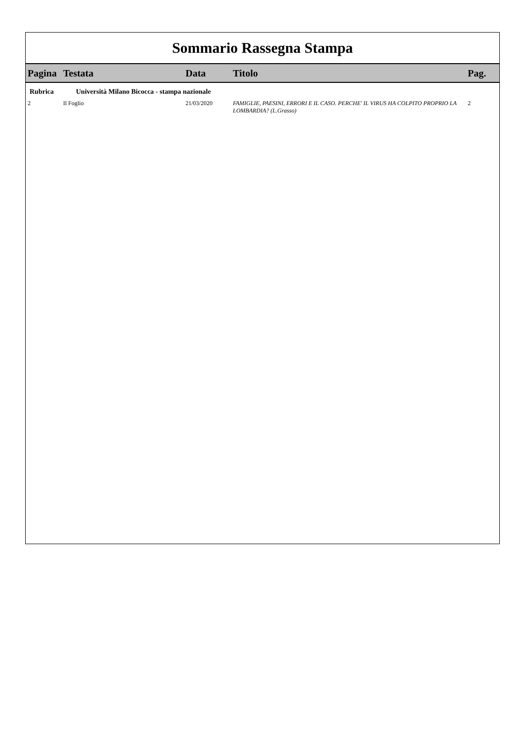Sommario Rassegna Stampa
| Pagina | Testata | Data | Titolo | Pag. |
| --- | --- | --- | --- | --- |
| Rubrica | Università Milano Bicocca - stampa nazionale | | | |
| 2 | Il Foglio | 21/03/2020 | FAMIGLIE, PAESINI, ERRORI E IL CASO. PERCHE' IL VIRUS HA COLPITO PROPRIO LA LOMBARDIA? (L.Grasso) | 2 |